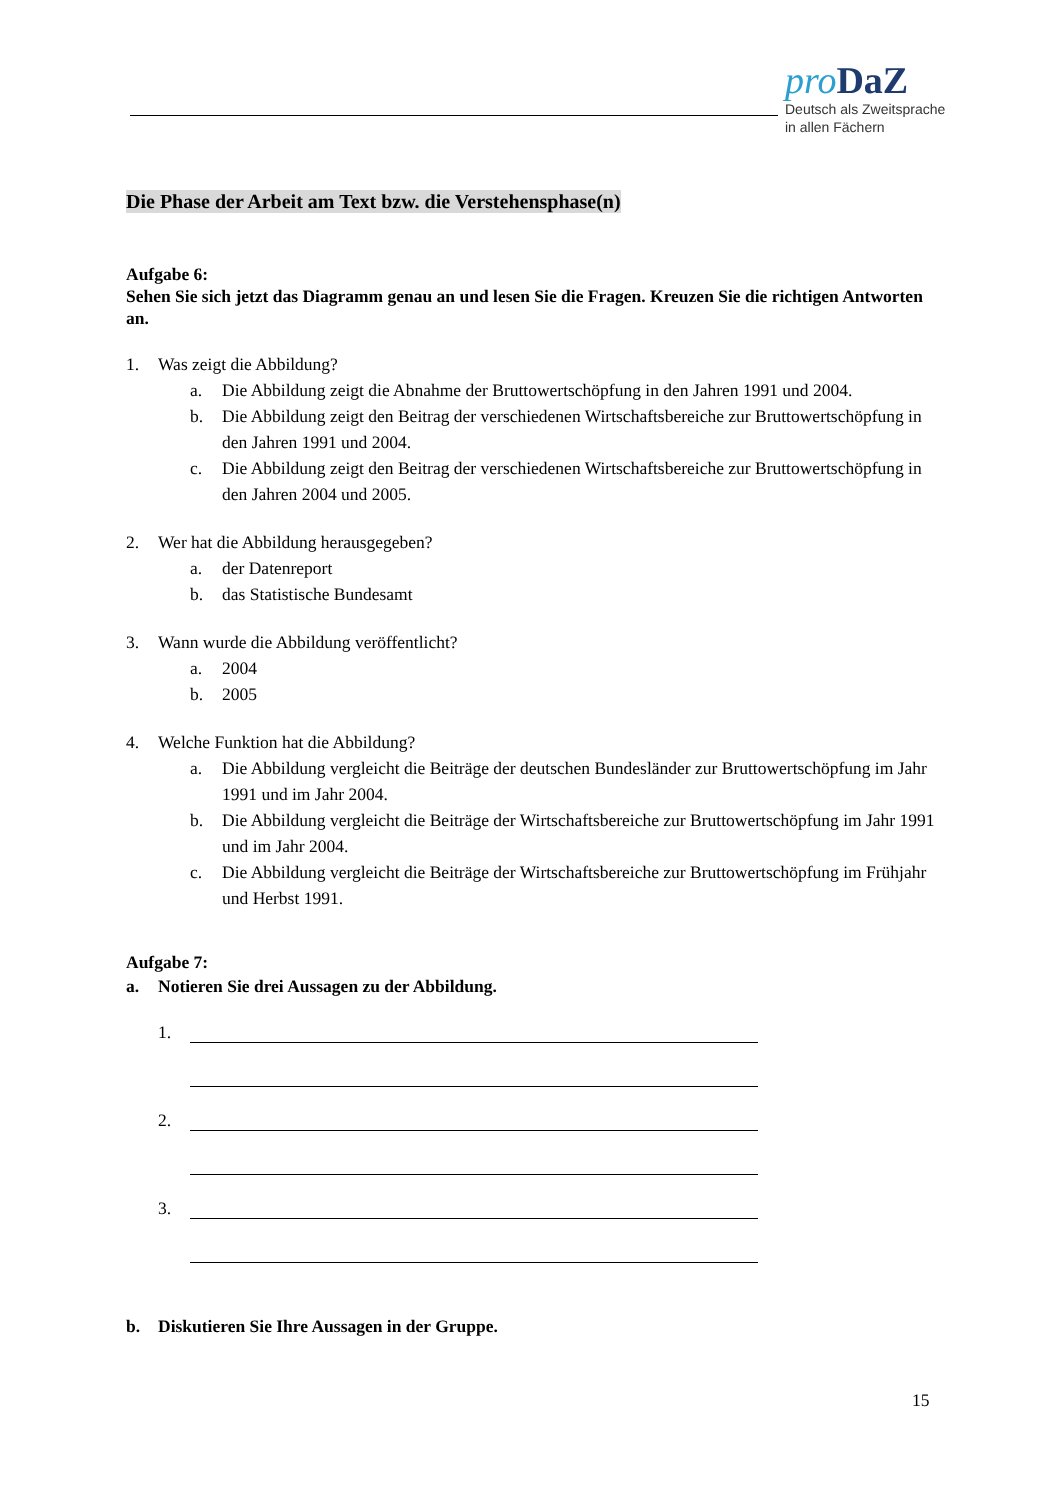pro DaZ
Deutsch als Zweitsprache
in allen Fächern
Die Phase der Arbeit am Text bzw. die Verstehensphase(n)
Aufgabe 6:
Sehen Sie sich jetzt das Diagramm genau an und lesen Sie die Fragen. Kreuzen Sie die richtigen Antworten an.
1. Was zeigt die Abbildung?
a. Die Abbildung zeigt die Abnahme der Bruttowertschöpfung in den Jahren 1991 und 2004.
b. Die Abbildung zeigt den Beitrag der verschiedenen Wirtschaftsbereiche zur Bruttowert­schöpfung in den Jahren 1991 und 2004.
c. Die Abbildung zeigt den Beitrag der verschiedenen Wirtschaftsbereiche zur Bruttowert­schöpfung in den Jahren 2004 und 2005.
2. Wer hat die Abbildung herausgegeben?
a. der Datenreport
b. das Statistische Bundesamt
3. Wann wurde die Abbildung veröffentlicht?
a. 2004
b. 2005
4. Welche Funktion hat die Abbildung?
a. Die Abbildung vergleicht die Beiträge der deutschen Bundesländer zur Bruttowertschöp­fung im Jahr 1991 und im Jahr 2004.
b. Die Abbildung vergleicht die Beiträge der Wirtschaftsbereiche zur Bruttowertschöpfung im Jahr 1991 und im Jahr 2004.
c. Die Abbildung vergleicht die Beiträge der Wirtschaftsbereiche zur Bruttowertschöpfung im Frühjahr und Herbst 1991.
Aufgabe 7:
a. Notieren Sie drei Aussagen zu der Abbildung.
1.
2.
3.
b. Diskutieren Sie Ihre Aussagen in der Gruppe.
15